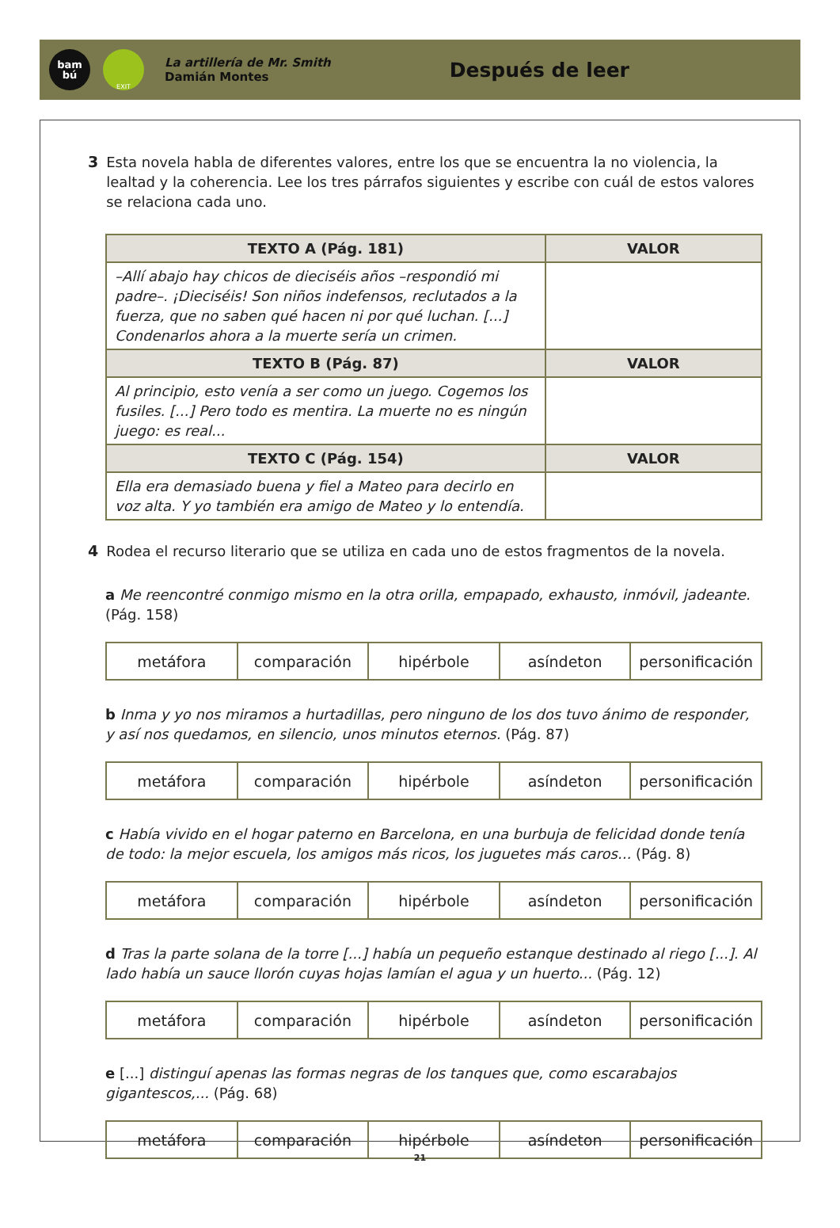bam
bú
EXIT
La artillería de Mr. Smith
Damián Montes
Después de leer
3 Esta novela habla de diferentes valores, entre los que se encuentra la no violencia, la lealtad y la coherencia. Lee los tres párrafos siguientes y escribe con cuál de estos valores se relaciona cada uno.
| TEXTO A (Pág. 181) | VALOR |
| --- | --- |
| –Allí abajo hay chicos de dieciséis años –respondió mi padre–. ¡Dieciséis! Son niños indefensos, reclutados a la fuerza, que no saben qué hacen ni por qué luchan. [...] Condenarlos ahora a la muerte sería un crimen. | |
| TEXTO B (Pág. 87) | VALOR |
| Al principio, esto venía a ser como un juego. Cogemos los fusiles. [...] Pero todo es mentira. La muerte no es ningún juego: es real... | |
| TEXTO C (Pág. 154) | VALOR |
| Ella era demasiado buena y fiel a Mateo para decirlo en voz alta. Y yo también era amigo de Mateo y lo entendía. | |
4 Rodea el recurso literario que se utiliza en cada uno de estos fragmentos de la novela.
a Me reencontré conmigo mismo en la otra orilla, empapado, exhausto, inmóvil, jadeante. (Pág. 158)
| metáfora | comparación | hipérbole | asíndeton | personificación |
b Inma y yo nos miramos a hurtadillas, pero ninguno de los dos tuvo ánimo de responder, y así nos quedamos, en silencio, unos minutos eternos. (Pág. 87)
| metáfora | comparación | hipérbole | asíndeton | personificación |
c Había vivido en el hogar paterno en Barcelona, en una burbuja de felicidad donde tenía de todo: la mejor escuela, los amigos más ricos, los juguetes más caros... (Pág. 8)
| metáfora | comparación | hipérbole | asíndeton | personificación |
d Tras la parte solana de la torre [...] había un pequeño estanque destinado al riego [...]. Al lado había un sauce llorón cuyas hojas lamían el agua y un huerto... (Pág. 12)
| metáfora | comparación | hipérbole | asíndeton | personificación |
e [...] distinguí apenas las formas negras de los tanques que, como escarabajos gigantescos,... (Pág. 68)
| metáfora | comparación | hipérbole | asíndeton | personificación |
21